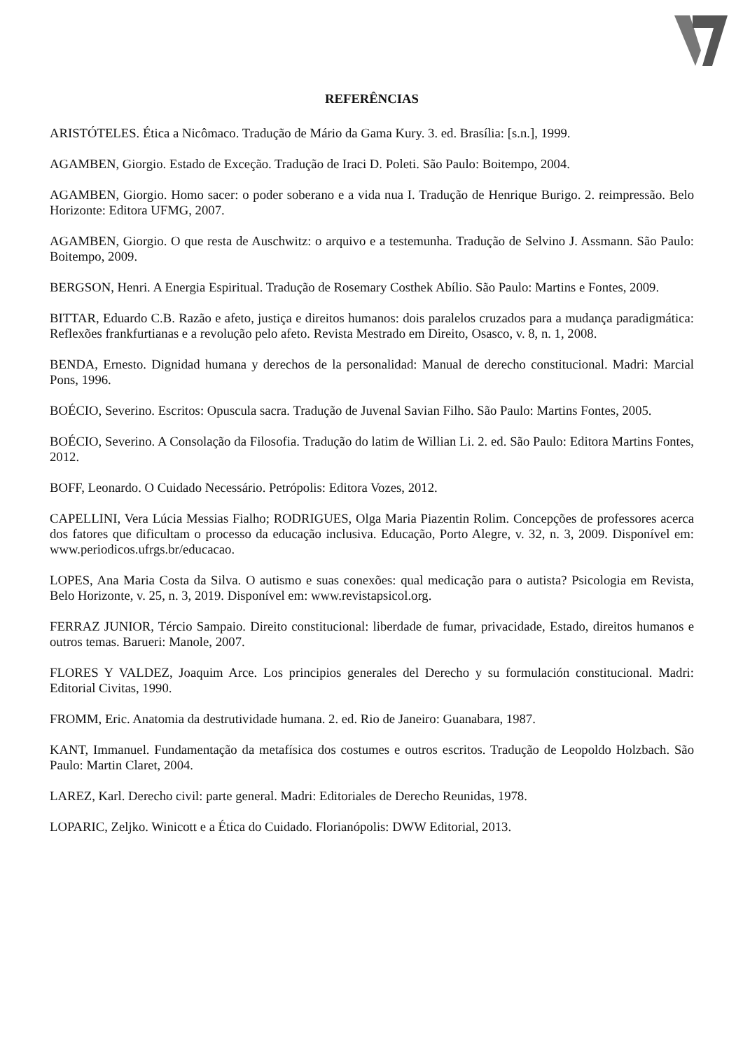REFERÊNCIAS
ARISTÓTELES. Ética a Nicômaco. Tradução de Mário da Gama Kury. 3. ed. Brasília: [s.n.], 1999.
AGAMBEN, Giorgio. Estado de Exceção. Tradução de Iraci D. Poleti. São Paulo: Boitempo, 2004.
AGAMBEN, Giorgio. Homo sacer: o poder soberano e a vida nua I. Tradução de Henrique Burigo. 2. reimpressão. Belo Horizonte: Editora UFMG, 2007.
AGAMBEN, Giorgio. O que resta de Auschwitz: o arquivo e a testemunha. Tradução de Selvino J. Assmann. São Paulo: Boitempo, 2009.
BERGSON, Henri. A Energia Espiritual. Tradução de Rosemary Costhek Abílio. São Paulo: Martins e Fontes, 2009.
BITTAR, Eduardo C.B. Razão e afeto, justiça e direitos humanos: dois paralelos cruzados para a mudança paradigmática: Reflexões frankfurtianas e a revolução pelo afeto. Revista Mestrado em Direito, Osasco, v. 8, n. 1, 2008.
BENDA, Ernesto. Dignidad humana y derechos de la personalidad: Manual de derecho constitucional. Madri: Marcial Pons, 1996.
BOÉCIO, Severino. Escritos: Opuscula sacra. Tradução de Juvenal Savian Filho. São Paulo: Martins Fontes, 2005.
BOÉCIO, Severino. A Consolação da Filosofia. Tradução do latim de Willian Li. 2. ed. São Paulo: Editora Martins Fontes, 2012.
BOFF, Leonardo. O Cuidado Necessário. Petrópolis: Editora Vozes, 2012.
CAPELLINI, Vera Lúcia Messias Fialho; RODRIGUES, Olga Maria Piazentin Rolim. Concepções de professores acerca dos fatores que dificultam o processo da educação inclusiva. Educação, Porto Alegre, v. 32, n. 3, 2009. Disponível em: www.periodicos.ufrgs.br/educacao.
LOPES, Ana Maria Costa da Silva. O autismo e suas conexões: qual medicação para o autista? Psicologia em Revista, Belo Horizonte, v. 25, n. 3, 2019. Disponível em: www.revistapsicol.org.
FERRAZ JUNIOR, Tércio Sampaio. Direito constitucional: liberdade de fumar, privacidade, Estado, direitos humanos e outros temas. Barueri: Manole, 2007.
FLORES Y VALDEZ, Joaquim Arce. Los principios generales del Derecho y su formulación constitucional. Madri: Editorial Civitas, 1990.
FROMM, Eric. Anatomia da destrutividade humana. 2. ed. Rio de Janeiro: Guanabara, 1987.
KANT, Immanuel. Fundamentação da metafísica dos costumes e outros escritos. Tradução de Leopoldo Holzbach. São Paulo: Martin Claret, 2004.
LAREZ, Karl. Derecho civil: parte general. Madri: Editoriales de Derecho Reunidas, 1978.
LOPARIC, Zeljko. Winicott e a Ética do Cuidado. Florianópolis: DWW Editorial, 2013.